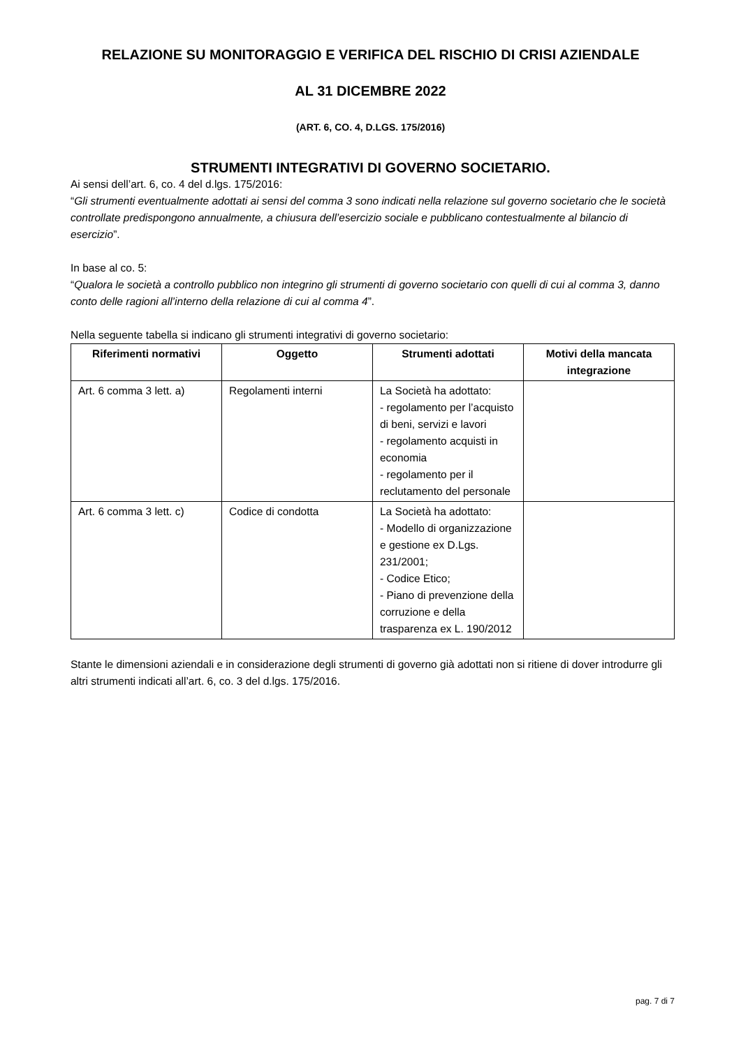RELAZIONE SU MONITORAGGIO E VERIFICA DEL RISCHIO DI CRISI AZIENDALE
AL 31 DICEMBRE 2022
(ART. 6, CO. 4, D.LGS. 175/2016)
STRUMENTI INTEGRATIVI DI GOVERNO SOCIETARIO.
Ai sensi dell’art. 6, co. 4 del d.lgs. 175/2016:
“Gli strumenti eventualmente adottati ai sensi del comma 3 sono indicati nella relazione sul governo societario che le società controllate predispongono annualmente, a chiusura dell’esercizio sociale e pubblicano contestualmente al bilancio di esercizio”.
In base al co. 5:
“Qualora le società a controllo pubblico non integrino gli strumenti di governo societario con quelli di cui al comma 3, danno conto delle ragioni all’interno della relazione di cui al comma 4”.
Nella seguente tabella si indicano gli strumenti integrativi di governo societario:
| Riferimenti normativi | Oggetto | Strumenti adottati | Motivi della mancata integrazione |
| --- | --- | --- | --- |
| Art. 6 comma 3 lett. a) | Regolamenti interni | La Società ha adottato: - regolamento per l’acquisto di beni, servizi e lavori - regolamento acquisti in economia - regolamento per il reclutamento del personale | |
| Art. 6 comma 3 lett. c) | Codice di condotta | La Società ha adottato: - Modello di organizzazione e gestione ex D.Lgs. 231/2001; - Codice Etico; - Piano di prevenzione della corruzione e della trasparenza ex L. 190/2012 | |
Stante le dimensioni aziendali e in considerazione degli strumenti di governo già adottati non si ritiene di dover introdurre gli altri strumenti indicati all’art. 6, co. 3 del d.lgs. 175/2016.
pag. 7 di 7